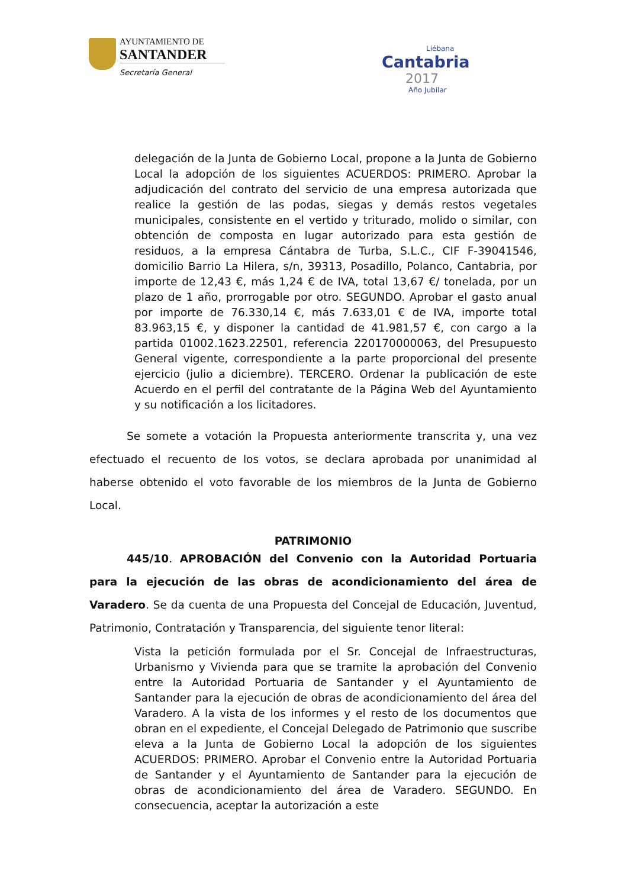AYUNTAMIENTO DE
SANTANDER
Secretaría General
Liébana
Cantabria
2017
Año Jubilar
delegación de la Junta de Gobierno Local, propone a la Junta de Gobierno Local la adopción de los siguientes ACUERDOS: PRIMERO. Aprobar la adjudicación del contrato del servicio de una empresa autorizada que realice la gestión de las podas, siegas y demás restos vegetales municipales, consistente en el vertido y triturado, molido o similar, con obtención de composta en lugar autorizado para esta gestión de residuos, a la empresa Cántabra de Turba, S.L.C., CIF F-39041546, domicilio Barrio La Hilera, s/n, 39313, Posadillo, Polanco, Cantabria, por importe de 12,43 €, más 1,24 € de IVA, total 13,67 €/ tonelada, por un plazo de 1 año, prorrogable por otro. SEGUNDO. Aprobar el gasto anual por importe de 76.330,14 €, más 7.633,01 € de IVA, importe total 83.963,15 €, y disponer la cantidad de 41.981,57 €, con cargo a la partida 01002.1623.22501, referencia 220170000063, del Presupuesto General vigente, correspondiente a la parte proporcional del presente ejercicio (julio a diciembre). TERCERO. Ordenar la publicación de este Acuerdo en el perfil del contratante de la Página Web del Ayuntamiento y su notificación a los licitadores.
Se somete a votación la Propuesta anteriormente transcrita y, una vez efectuado el recuento de los votos, se declara aprobada por unanimidad al haberse obtenido el voto favorable de los miembros de la Junta de Gobierno Local.
PATRIMONIO
445/10. APROBACIÓN del Convenio con la Autoridad Portuaria para la ejecución de las obras de acondicionamiento del área de Varadero. Se da cuenta de una Propuesta del Concejal de Educación, Juventud, Patrimonio, Contratación y Transparencia, del siguiente tenor literal:
Vista la petición formulada por el Sr. Concejal de Infraestructuras, Urbanismo y Vivienda para que se tramite la aprobación del Convenio entre la Autoridad Portuaria de Santander y el Ayuntamiento de Santander para la ejecución de obras de acondicionamiento del área del Varadero. A la vista de los informes y el resto de los documentos que obran en el expediente, el Concejal Delegado de Patrimonio que suscribe eleva a la Junta de Gobierno Local la adopción de los siguientes ACUERDOS: PRIMERO. Aprobar el Convenio entre la Autoridad Portuaria de Santander y el Ayuntamiento de Santander para la ejecución de obras de acondicionamiento del área de Varadero. SEGUNDO. En consecuencia, aceptar la autorización a este